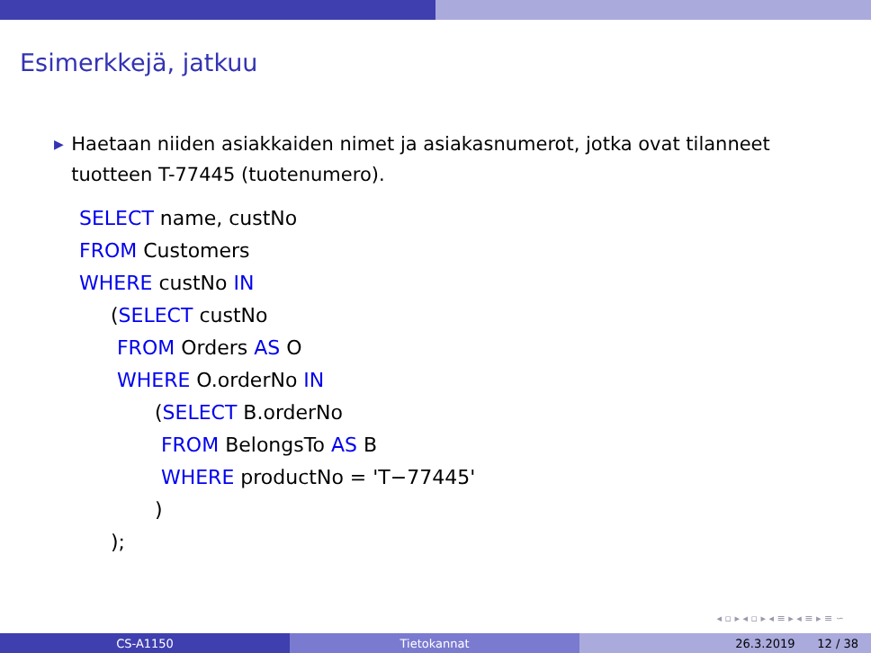Esimerkkejä, jatkuu
▶ Haetaan niiden asiakkaiden nimet ja asiakasnumerot, jotka ovat tilanneet tuotteen T-77445 (tuotenumero).
SELECT name, custNo
FROM Customers
WHERE custNo IN
     (SELECT custNo
      FROM Orders AS O
      WHERE O.orderNo IN
            (SELECT B.orderNo
             FROM BelongsTo AS B
             WHERE productNo = 'T−77445'
            )
     );
◂ ▫ ▸ ◂ ▫ ▸ ◂ ≡ ▸ ◂ ≡ ▸ ≡ ∽
CS-A1150 Tietokannat 26.3.2019 12 / 38